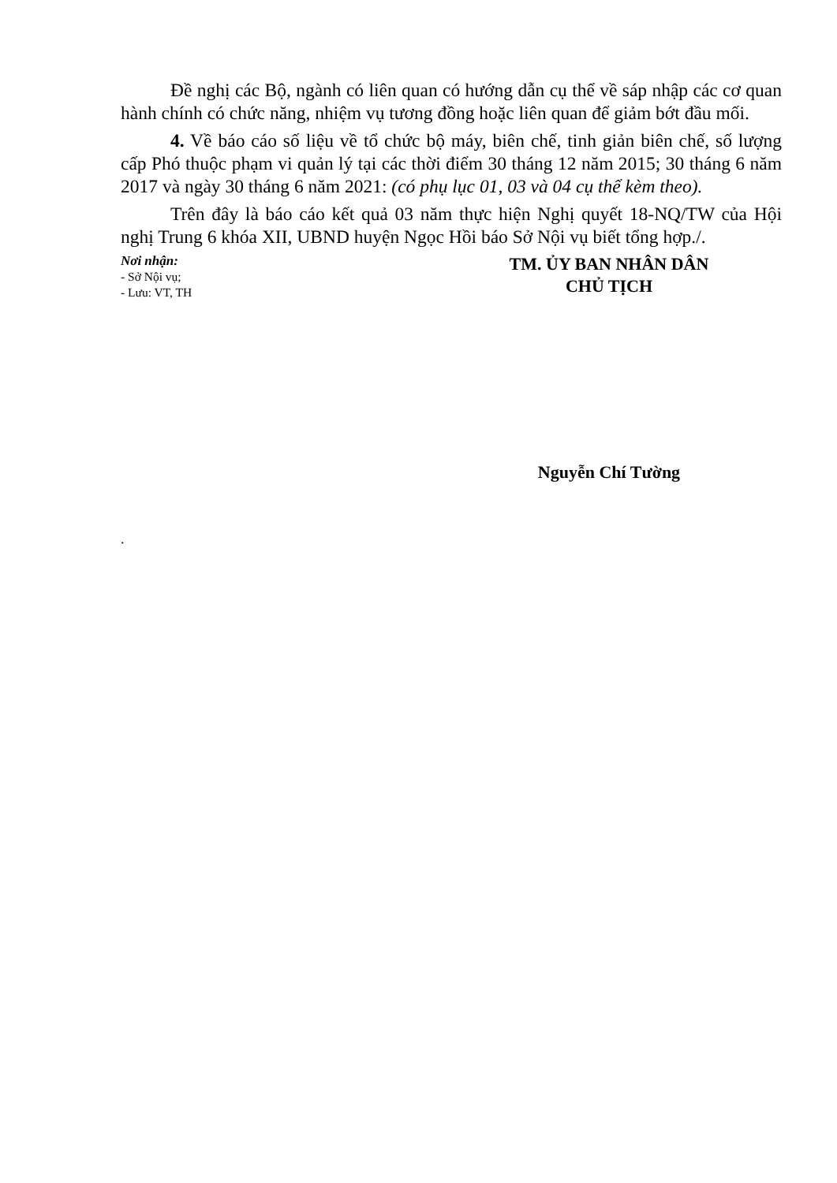Đề nghị các Bộ, ngành có liên quan có hướng dẫn cụ thể về sáp nhập các cơ quan hành chính có chức năng, nhiệm vụ tương đồng hoặc liên quan để giảm bớt đầu mối.
4. Về báo cáo số liệu về tổ chức bộ máy, biên chế, tinh giản biên chế, số lượng cấp Phó thuộc phạm vi quản lý tại các thời điểm 30 tháng 12 năm 2015; 30 tháng 6 năm 2017 và ngày 30 tháng 6 năm 2021: (có phụ lục 01, 03 và 04 cụ thể kèm theo).
Trên đây là báo cáo kết quả 03 năm thực hiện Nghị quyết 18-NQ/TW của Hội nghị Trung 6 khóa XII, UBND huyện Ngọc Hồi báo Sở Nội vụ biết tổng hợp./.
Nơi nhận:
- Sở Nội vụ;
- Lưu: VT, TH
TM. ỦY BAN NHÂN DÂN
CHỦ TỊCH
Nguyễn Chí Tường
.